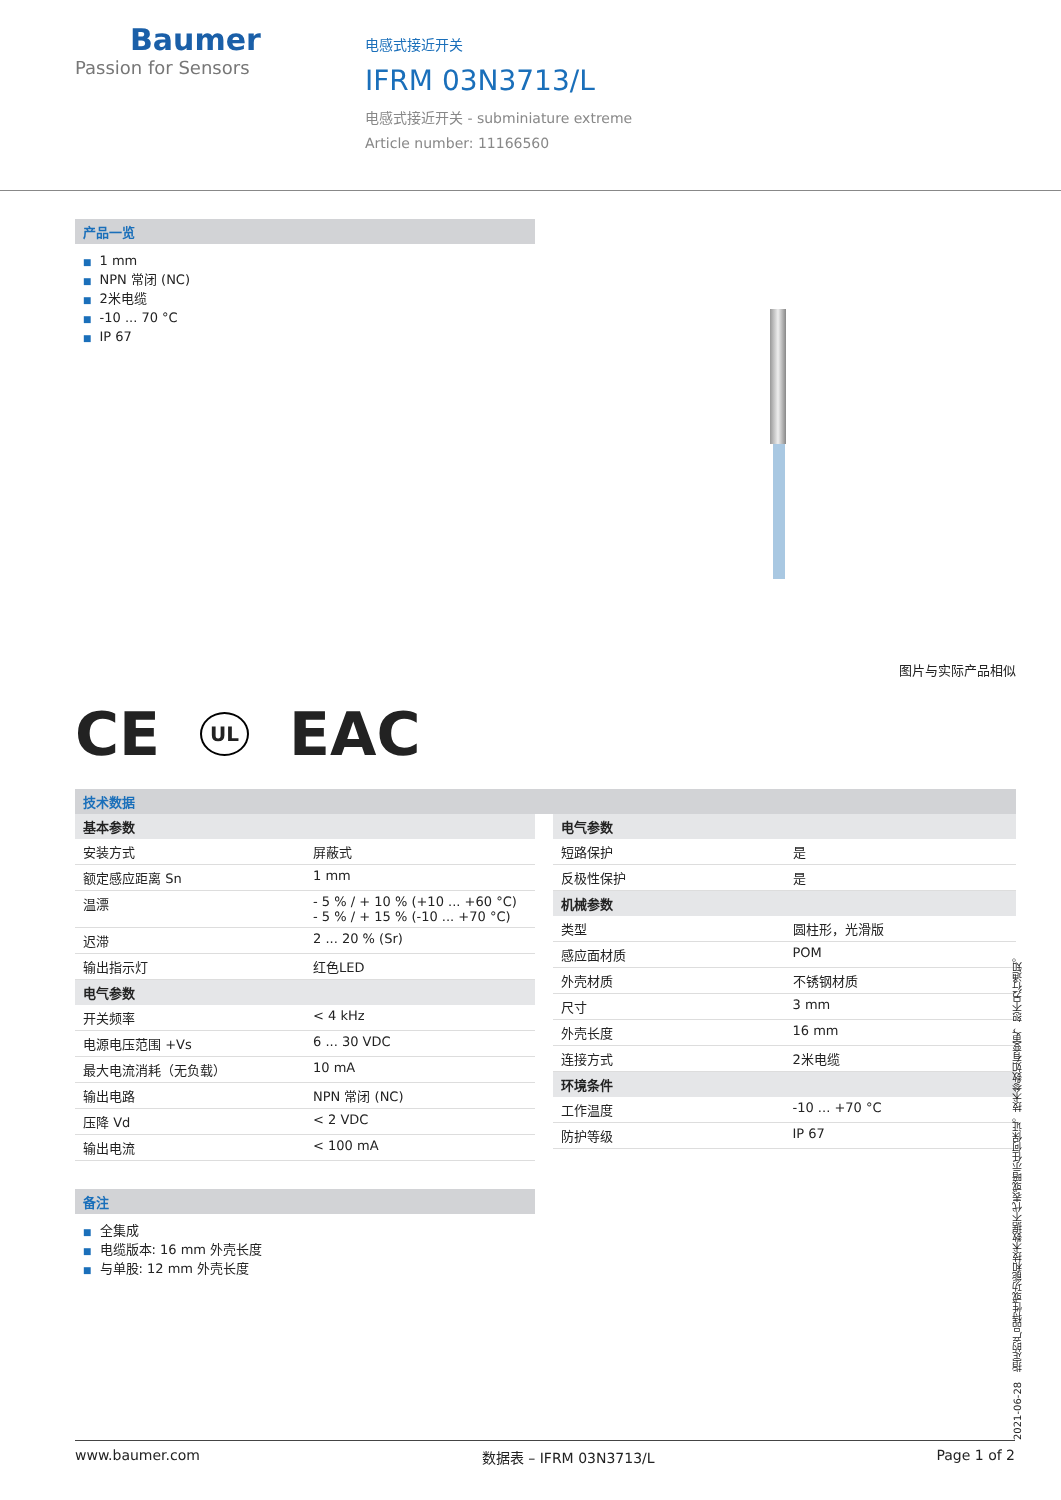Baumer
Passion for Sensors
电感式接近开关
IFRM 03N3713/L
电感式接近开关 - subminiature extreme
Article number: 11166560
产品一览
■ 1 mm
■ NPN 常闭 (NC)
■ 2米电缆
■ -10 ... 70 °C
■ IP 67
图片与实际产品相似
CE UL EAC
技术数据
| 基本参数 | |
| --- | --- |
| 安装方式 | 屏蔽式 |
| 额定感应距离 Sn | 1 mm |
| 温漂 | - 5 % / + 10 % (+10 ... +60 °C) - 5 % / + 15 % (-10 ... +70 °C) |
| 迟滞 | 2 ... 20 % (Sr) |
| 输出指示灯 | 红色LED |
| 电气参数 | |
| 开关频率 | < 4 kHz |
| 电源电压范围 +Vs | 6 ... 30 VDC |
| 最大电流消耗（无负载） | 10 mA |
| 输出电路 | NPN 常闭 (NC) |
| 压降 Vd | < 2 VDC |
| 输出电流 | < 100 mA |
| 电气参数 | |
| --- | --- |
| 短路保护 | 是 |
| 反极性保护 | 是 |
| 机械参数 | |
| 类型 | 圆柱形，光滑版 |
| 感应面材质 | POM |
| 外壳材质 | 不锈钢材质 |
| 尺寸 | 3 mm |
| 外壳长度 | 16 mm |
| 连接方式 | 2米电缆 |
| 环境条件 | |
| 工作温度 | -10 ... +70 °C |
| 防护等级 | IP 67 |
备注
■ 全集成
■ 电缆版本: 16 mm 外壳长度
■ 与单股: 12 mm 外壳长度
2021-06-28 指定的产品特性或功能和技术数据不代表或暗示任何保证。技术参数如有变更，恕不另行通知。
www.baumer.com 数据表 – IFRM 03N3713/L Page 1 of 2